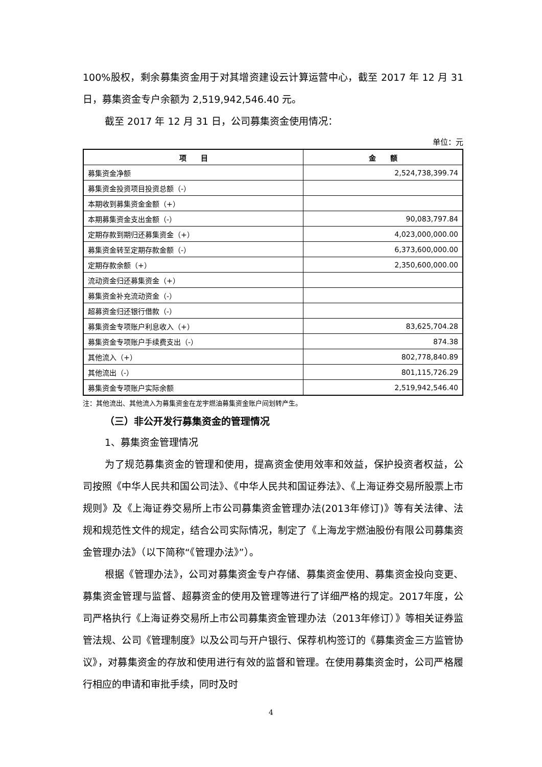100%股权，剩余募集资金用于对其增资建设云计算运营中心，截至 2017 年 12 月 31 日，募集资金专户余额为 2,519,942,546.40 元。
截至 2017 年 12 月 31 日，公司募集资金使用情况：
单位：元
| 项 目 | 金 额 |
| --- | --- |
| 募集资金净额 | 2,524,738,399.74 |
| 募集资金投资项目投资总额（-） | |
| 本期收到募集资金金额（+） | |
| 本期募集资金支出金额（-） | 90,083,797.84 |
| 定期存款到期归还募集资金（+） | 4,023,000,000.00 |
| 募集资金转至定期存款金额（-） | 6,373,600,000.00 |
| 定期存款余额（+） | 2,350,600,000.00 |
| 流动资金归还募集资金（+） | |
| 募集资金补充流动资金（-） | |
| 超募资金归还银行借款（-） | |
| 募集资金专项账户利息收入（+） | 83,625,704.28 |
| 募集资金专项账户手续费支出（-） | 874.38 |
| 其他流入（+） | 802,778,840.89 |
| 其他流出（-） | 801,115,726.29 |
| 募集资金专项账户实际余额 | 2,519,942,546.40 |
注：其他流出、其他流入为募集资金在龙宇燃油募集资金账户间划转产生。
（三）非公开发行募集资金的管理情况
1、募集资金管理情况
为了规范募集资金的管理和使用，提高资金使用效率和效益，保护投资者权益，公司按照《中华人民共和国公司法》、《中华人民共和国证券法》、《上海证券交易所股票上市规则》及《上海证券交易所上市公司募集资金管理办法(2013年修订)》等有关法律、法规和规范性文件的规定，结合公司实际情况，制定了《上海龙宇燃油股份有限公司募集资金管理办法》（以下简称“《管理办法》”）。
根据《管理办法》，公司对募集资金专户存储、募集资金使用、募集资金投向变更、募集资金管理与监督、超募资金的使用及管理等进行了详细严格的规定。2017年度，公司严格执行《上海证券交易所上市公司募集资金管理办法（2013年修订）》等相关证券监管法规、公司《管理制度》以及公司与开户银行、保荐机构签订的《募集资金三方监管协议》，对募集资金的存放和使用进行有效的监督和管理。在使用募集资金时，公司严格履行相应的申请和审批手续，同时及时
4